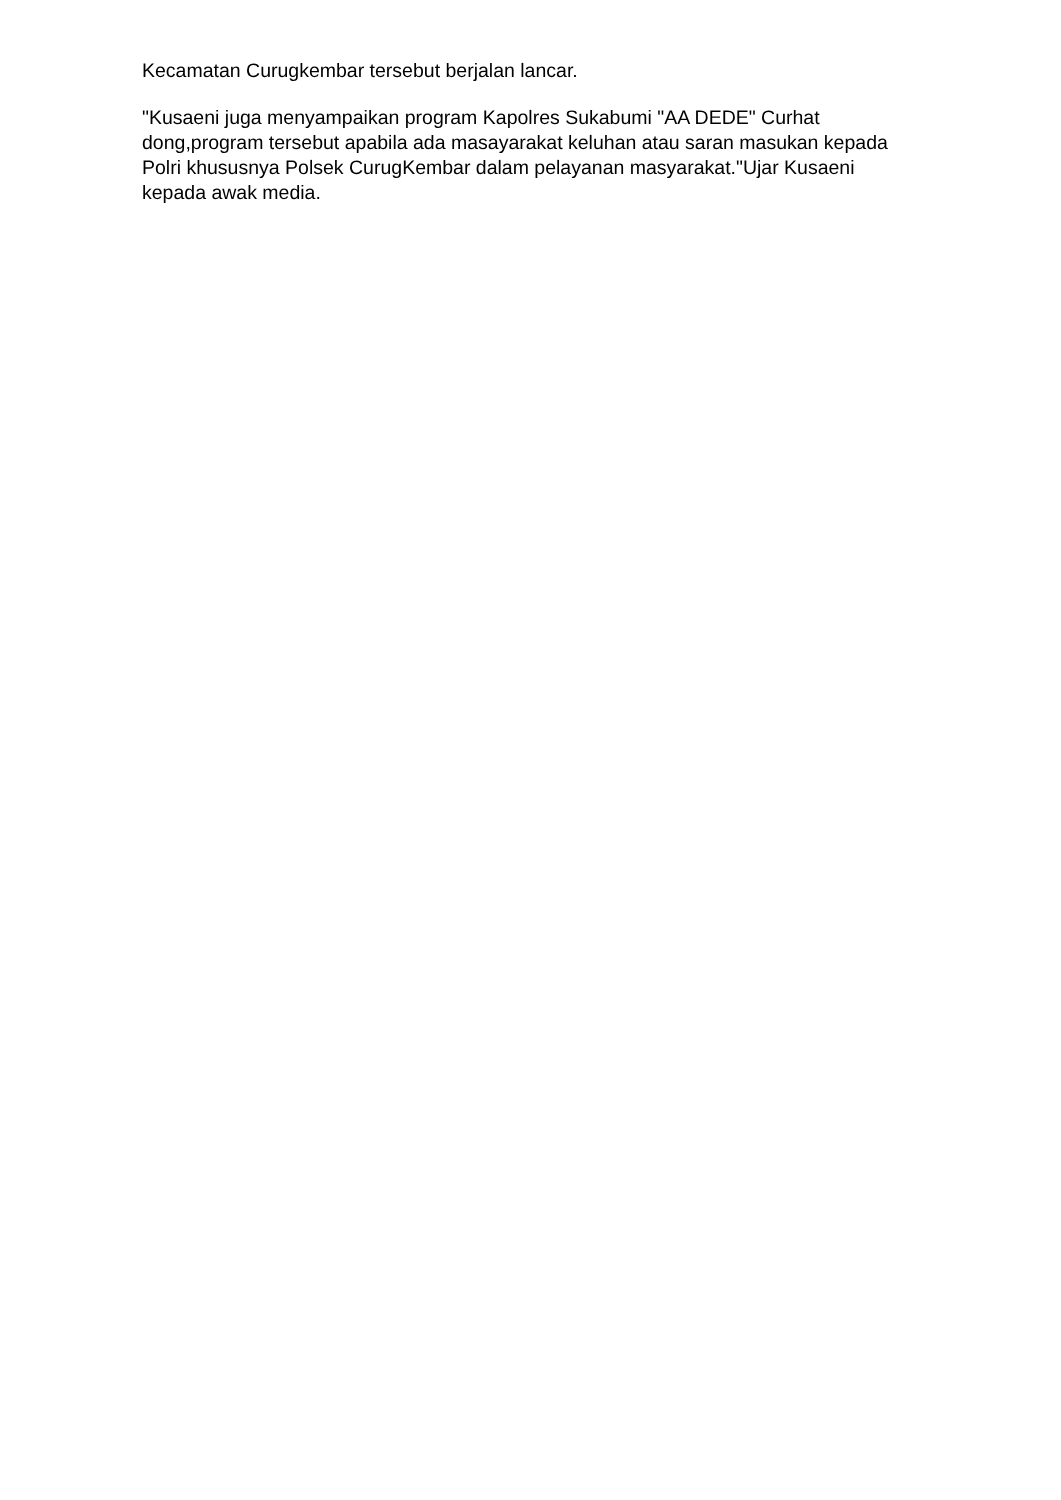Kecamatan Curugkembar tersebut berjalan lancar.
"Kusaeni juga menyampaikan program Kapolres Sukabumi "AA DEDE" Curhat dong,program tersebut apabila ada masayarakat keluhan atau saran masukan kepada Polri khususnya Polsek CurugKembar dalam pelayanan masyarakat."Ujar Kusaeni kepada awak media.